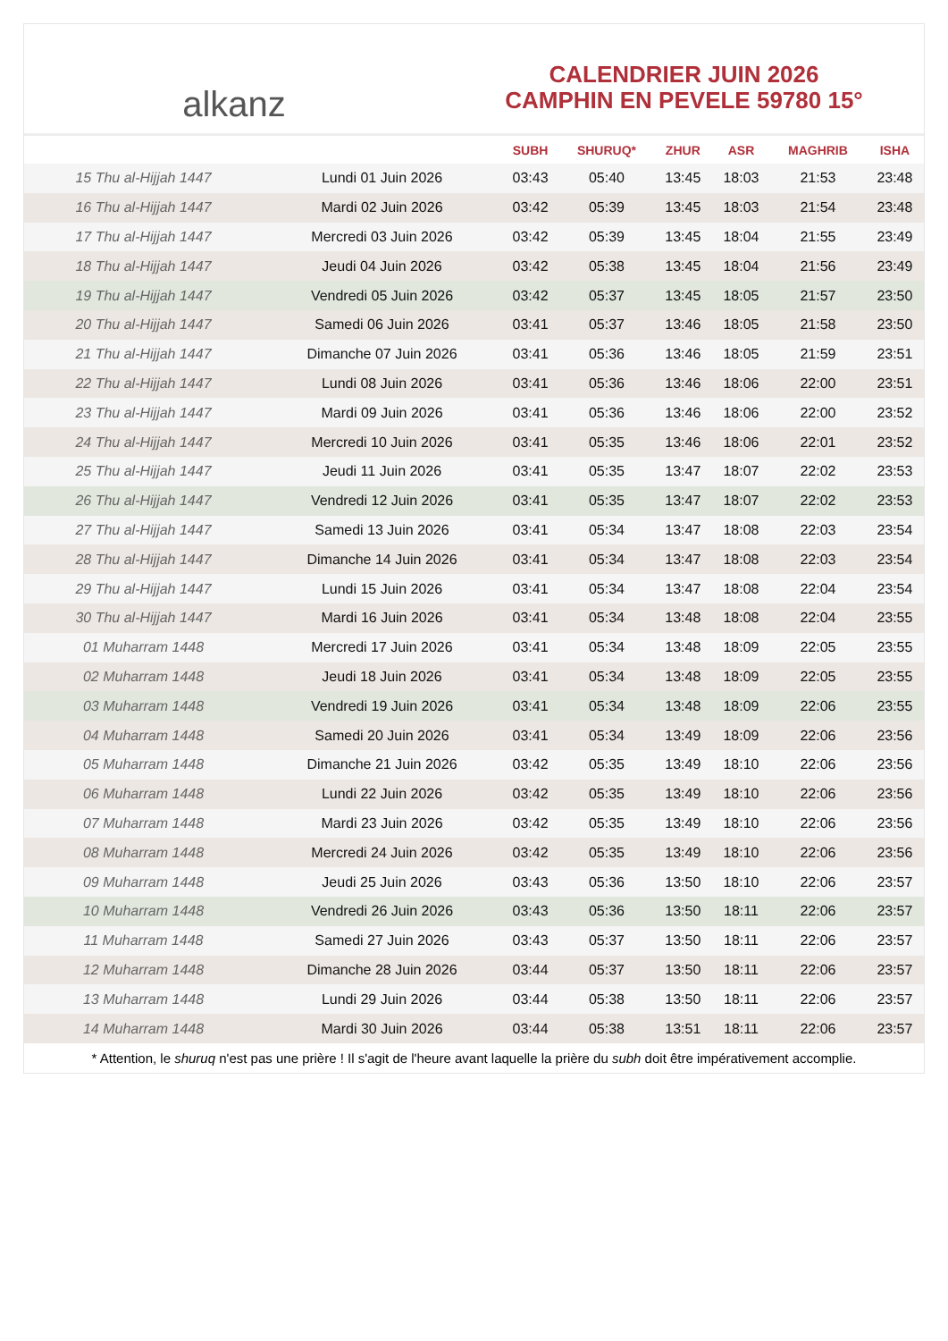alkanz
CALENDRIER JUIN 2026
CAMPHIN EN PEVELE 59780 15°
| | | SUBH | SHURUQ* | ZHUR | ASR | MAGHRIB | ISHA |
| --- | --- | --- | --- | --- | --- | --- | --- |
| 15 Thu al-Hijjah 1447 | Lundi 01 Juin 2026 | 03:43 | 05:40 | 13:45 | 18:03 | 21:53 | 23:48 |
| 16 Thu al-Hijjah 1447 | Mardi 02 Juin 2026 | 03:42 | 05:39 | 13:45 | 18:03 | 21:54 | 23:48 |
| 17 Thu al-Hijjah 1447 | Mercredi 03 Juin 2026 | 03:42 | 05:39 | 13:45 | 18:04 | 21:55 | 23:49 |
| 18 Thu al-Hijjah 1447 | Jeudi 04 Juin 2026 | 03:42 | 05:38 | 13:45 | 18:04 | 21:56 | 23:49 |
| 19 Thu al-Hijjah 1447 | Vendredi 05 Juin 2026 | 03:42 | 05:37 | 13:45 | 18:05 | 21:57 | 23:50 |
| 20 Thu al-Hijjah 1447 | Samedi 06 Juin 2026 | 03:41 | 05:37 | 13:46 | 18:05 | 21:58 | 23:50 |
| 21 Thu al-Hijjah 1447 | Dimanche 07 Juin 2026 | 03:41 | 05:36 | 13:46 | 18:05 | 21:59 | 23:51 |
| 22 Thu al-Hijjah 1447 | Lundi 08 Juin 2026 | 03:41 | 05:36 | 13:46 | 18:06 | 22:00 | 23:51 |
| 23 Thu al-Hijjah 1447 | Mardi 09 Juin 2026 | 03:41 | 05:36 | 13:46 | 18:06 | 22:00 | 23:52 |
| 24 Thu al-Hijjah 1447 | Mercredi 10 Juin 2026 | 03:41 | 05:35 | 13:46 | 18:06 | 22:01 | 23:52 |
| 25 Thu al-Hijjah 1447 | Jeudi 11 Juin 2026 | 03:41 | 05:35 | 13:47 | 18:07 | 22:02 | 23:53 |
| 26 Thu al-Hijjah 1447 | Vendredi 12 Juin 2026 | 03:41 | 05:35 | 13:47 | 18:07 | 22:02 | 23:53 |
| 27 Thu al-Hijjah 1447 | Samedi 13 Juin 2026 | 03:41 | 05:34 | 13:47 | 18:08 | 22:03 | 23:54 |
| 28 Thu al-Hijjah 1447 | Dimanche 14 Juin 2026 | 03:41 | 05:34 | 13:47 | 18:08 | 22:03 | 23:54 |
| 29 Thu al-Hijjah 1447 | Lundi 15 Juin 2026 | 03:41 | 05:34 | 13:47 | 18:08 | 22:04 | 23:54 |
| 30 Thu al-Hijjah 1447 | Mardi 16 Juin 2026 | 03:41 | 05:34 | 13:48 | 18:08 | 22:04 | 23:55 |
| 01 Muharram 1448 | Mercredi 17 Juin 2026 | 03:41 | 05:34 | 13:48 | 18:09 | 22:05 | 23:55 |
| 02 Muharram 1448 | Jeudi 18 Juin 2026 | 03:41 | 05:34 | 13:48 | 18:09 | 22:05 | 23:55 |
| 03 Muharram 1448 | Vendredi 19 Juin 2026 | 03:41 | 05:34 | 13:48 | 18:09 | 22:06 | 23:55 |
| 04 Muharram 1448 | Samedi 20 Juin 2026 | 03:41 | 05:34 | 13:49 | 18:09 | 22:06 | 23:56 |
| 05 Muharram 1448 | Dimanche 21 Juin 2026 | 03:42 | 05:35 | 13:49 | 18:10 | 22:06 | 23:56 |
| 06 Muharram 1448 | Lundi 22 Juin 2026 | 03:42 | 05:35 | 13:49 | 18:10 | 22:06 | 23:56 |
| 07 Muharram 1448 | Mardi 23 Juin 2026 | 03:42 | 05:35 | 13:49 | 18:10 | 22:06 | 23:56 |
| 08 Muharram 1448 | Mercredi 24 Juin 2026 | 03:42 | 05:35 | 13:49 | 18:10 | 22:06 | 23:56 |
| 09 Muharram 1448 | Jeudi 25 Juin 2026 | 03:43 | 05:36 | 13:50 | 18:10 | 22:06 | 23:57 |
| 10 Muharram 1448 | Vendredi 26 Juin 2026 | 03:43 | 05:36 | 13:50 | 18:11 | 22:06 | 23:57 |
| 11 Muharram 1448 | Samedi 27 Juin 2026 | 03:43 | 05:37 | 13:50 | 18:11 | 22:06 | 23:57 |
| 12 Muharram 1448 | Dimanche 28 Juin 2026 | 03:44 | 05:37 | 13:50 | 18:11 | 22:06 | 23:57 |
| 13 Muharram 1448 | Lundi 29 Juin 2026 | 03:44 | 05:38 | 13:50 | 18:11 | 22:06 | 23:57 |
| 14 Muharram 1448 | Mardi 30 Juin 2026 | 03:44 | 05:38 | 13:51 | 18:11 | 22:06 | 23:57 |
* Attention, le shuruq n'est pas une prière ! Il s'agit de l'heure avant laquelle la prière du subh doit être impérativement accomplie.